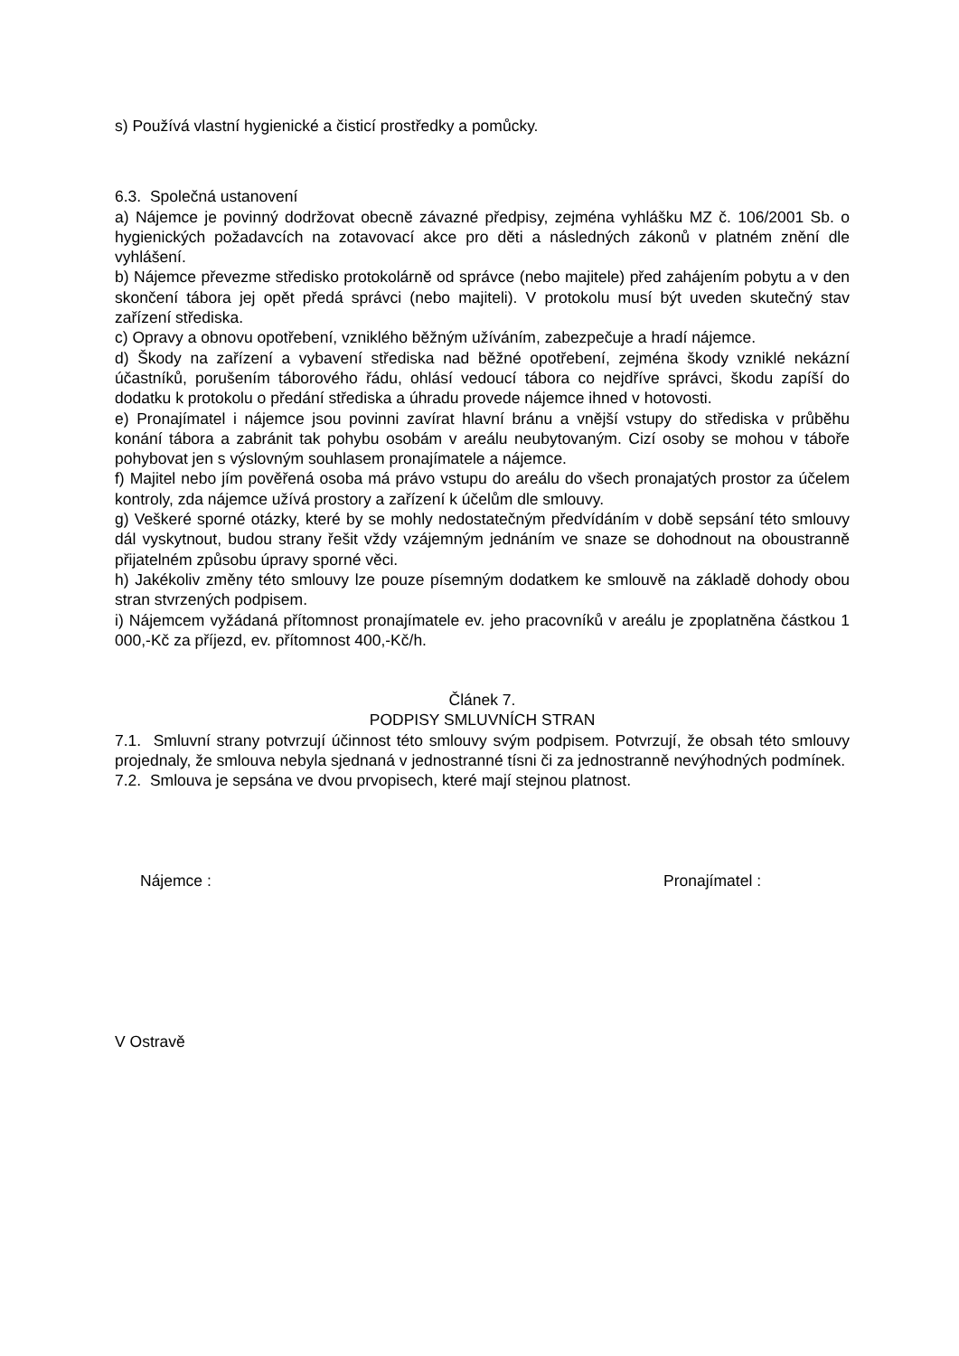s) Používá vlastní hygienické a čisticí prostředky a pomůcky.
6.3. Společná ustanovení
a) Nájemce je povinný dodržovat obecně závazné předpisy, zejména vyhlášku MZ č. 106/2001 Sb. o hygienických požadavcích na zotavovací akce pro děti a následných zákonů v platném znění dle vyhlášení.
b) Nájemce převezme středisko protokolárně od správce (nebo majitele) před zahájením pobytu a v den skončení tábora jej opět předá správci (nebo majiteli). V protokolu musí být uveden skutečný stav zařízení střediska.
c) Opravy a obnovu opotřebení, vzniklého běžným užíváním, zabezpečuje a hradí nájemce.
d) Škody na zařízení a vybavení střediska nad běžné opotřebení, zejména škody vzniklé nekázní účastníků, porušením táborového řádu, ohlásí vedoucí tábora co nejdříve správci, škodu zapíší do dodatku k protokolu o předání střediska a úhradu provede nájemce ihned v hotovosti.
e) Pronajímatel i nájemce jsou povinni zavírat hlavní bránu a vnější vstupy do střediska v průběhu konání tábora a zabránit tak pohybu osobám v areálu neubytovaným. Cizí osoby se mohou v táboře pohybovat jen s výslovným souhlasem pronajímatele a nájemce.
f) Majitel nebo jím pověřená osoba má právo vstupu do areálu do všech pronajatých prostor za účelem kontroly, zda nájemce užívá prostory a zařízení k účelům dle smlouvy.
g) Veškeré sporné otázky, které by se mohly nedostatečným předvídáním v době sepsání této smlouvy dál vyskytnout, budou strany řešit vždy vzájemným jednáním ve snaze se dohodnout na oboustranně přijatelném způsobu úpravy sporné věci.
h) Jakékoliv změny této smlouvy lze pouze písemným dodatkem ke smlouvě na základě dohody obou stran stvrzených podpisem.
i) Nájemcem vyžádaná přítomnost pronajímatele ev. jeho pracovníků v areálu je zpoplatněna částkou 1 000,-Kč za příjezd, ev. přítomnost 400,-Kč/h.
Článek 7.
PODPISY SMLUVNÍCH STRAN
7.1. Smluvní strany potvrzují účinnost této smlouvy svým podpisem. Potvrzují, že obsah této smlouvy projednaly, že smlouva nebyla sjednaná v jednostranné tísni či za jednostranně nevýhodných podmínek.
7.2. Smlouva je sepsána ve dvou prvopisech, které mají stejnou platnost.
Nájemce : Pronajímatel :
V Ostravě